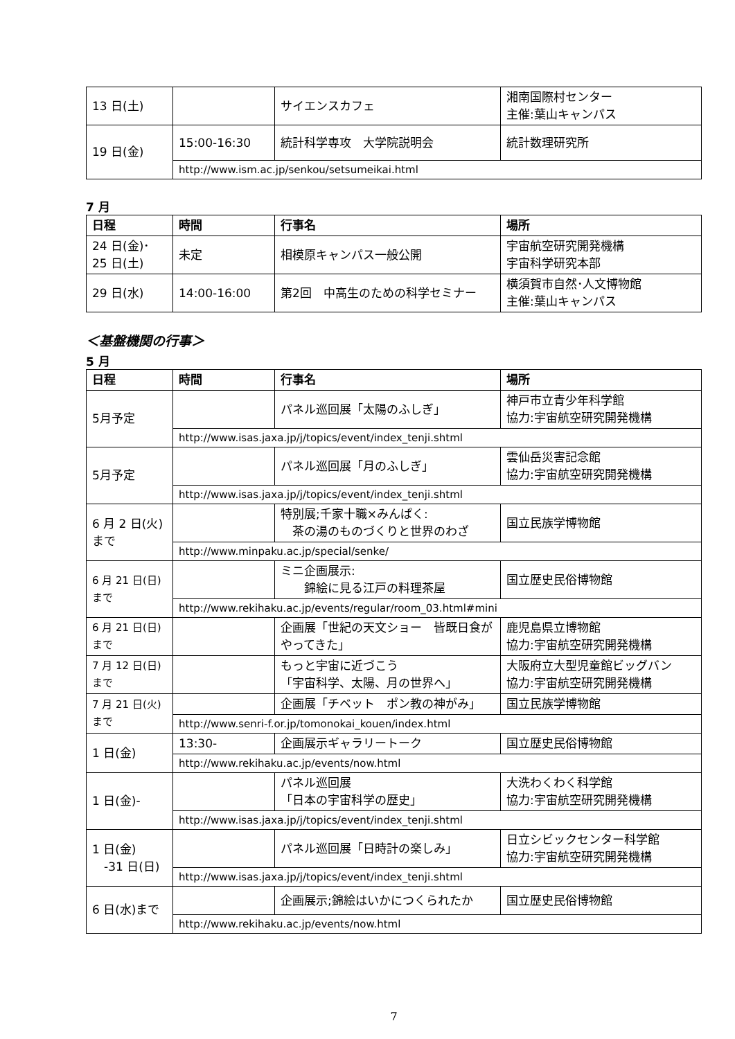| 13 日(土) | | サイエンスカフェ | 湘南国際村センター 主催:葉山キャンパス |
| 19 日(金) | 15:00-16:30 | 統計科学専攻 大学院説明会 | 統計数理研究所 |
| | http://www.ism.ac.jp/senkou/setsumeikai.html | | |
7 月
| 日程 | 時間 | 行事名 | 場所 |
| --- | --- | --- | --- |
| 24 日(金)･ 25 日(土) | 未定 | 相模原キャンパス一般公開 | 宇宙航空研究開発機構 宇宙科学研究本部 |
| 29 日(水) | 14:00-16:00 | 第2回 中高生のための科学セミナー | 横須賀市自然･人文博物館 主催:葉山キャンパス |
＜基盤機関の行事＞
5 月
| 日程 | 時間 | 行事名 | 場所 |
| --- | --- | --- | --- |
| 5月予定 | | パネル巡回展「太陽のふしぎ」 | 神戸市立青少年科学館 協力:宇宙航空研究開発機構 |
| | http://www.isas.jaxa.jp/j/topics/event/index_tenji.shtml | | |
| 5月予定 | | パネル巡回展「月のふしぎ」 | 雲仙岳災害記念館 協力:宇宙航空研究開発機構 |
| | http://www.isas.jaxa.jp/j/topics/event/index_tenji.shtml | | |
| 6 月 2 日(火) まで | | 特別展;千家十職×みんぱく: 茶の湯のものづくりと世界のわざ | 国立民族学博物館 |
| | http://www.minpaku.ac.jp/special/senke/ | | |
| 6 月 21 日(日) まで | | ミニ企画展示: 錦絵に見る江戸の料理茶屋 | 国立歴史民俗博物館 |
| | http://www.rekihaku.ac.jp/events/regular/room_03.html#mini | | |
| 6 月 21 日(日) まで | | 企画展「世紀の天文ショー 皆既日食がやってきた」 | 鹿児島県立博物館 協力:宇宙航空研究開発機構 |
| 7 月 12 日(日) まで | | もっと宇宙に近づこう 「宇宙科学、太陽、月の世界へ」 | 大阪府立大型児童館ビッグバン 協力:宇宙航空研究開発機構 |
| 7 月 21 日(火) まで | | 企画展「チベット ポン教の神がみ」 | 国立民族学博物館 |
| | http://www.senri-f.or.jp/tomonokai_kouen/index.html | | |
| 1 日(金) | 13:30- | 企画展示ギャラリートーク | 国立歴史民俗博物館 |
| | http://www.rekihaku.ac.jp/events/now.html | | |
| 1 日(金)- | | パネル巡回展 「日本の宇宙科学の歴史」 | 大洗わくわく科学館 協力:宇宙航空研究開発機構 |
| | http://www.isas.jaxa.jp/j/topics/event/index_tenji.shtml | | |
| 1 日(金) -31 日(日) | | パネル巡回展「日時計の楽しみ」 | 日立シビックセンター科学館 協力:宇宙航空研究開発機構 |
| | http://www.isas.jaxa.jp/j/topics/event/index_tenji.shtml | | |
| 6 日(水)まで | | 企画展示;錦絵はいかにつくられたか | 国立歴史民俗博物館 |
| | http://www.rekihaku.ac.jp/events/now.html | | |
7